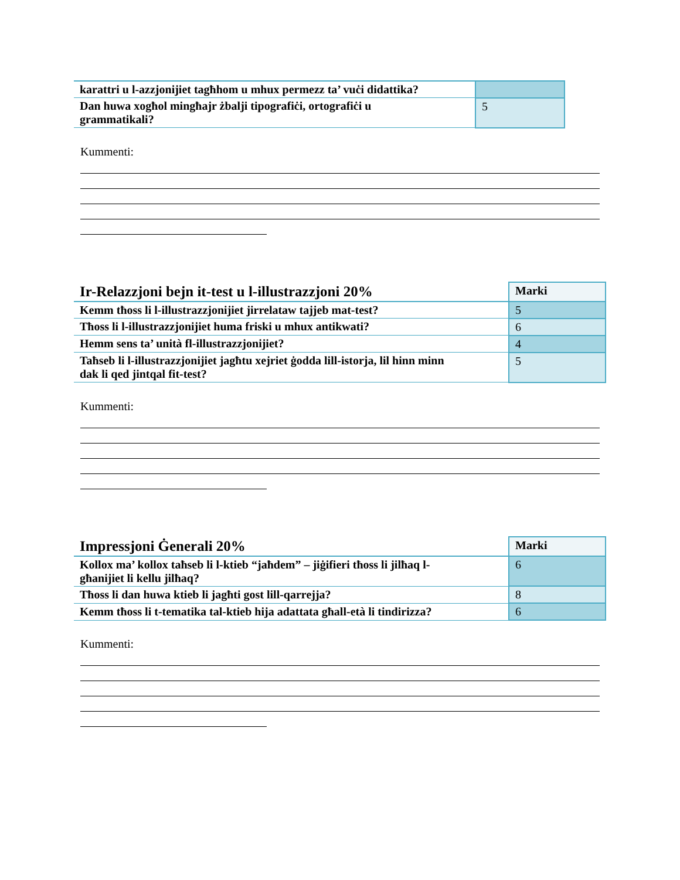| karattri u l-azzjonijiet tagħhom u mhux permezz ta’ vuċi didattika? | |
| Dan huwa xogħol mingħajr żbalji tipografiċi, ortografiċi u grammatikali? | 5 |
Kummenti:
| Ir-Relazzjoni bejn it-test u l-illustrazzjoni 20% | Marki |
| Kemm tħoss li l-illustrazzjonijiet jirrelataw tajjeb mat-test? | 5 |
| Tħoss li l-illustrazzjonijiet huma friski u mhux antikwati? | 6 |
| Hemm sens ta’ unità fl-illustrazzjonijiet? | 4 |
| Taħseb li l-illustrazzjonijiet jagħtu xejriet ġodda lill-istorja, lil hinn minn dak li qed jintqal fit-test? | 5 |
Kummenti:
| Impressjoni Ġenerali 20% | Marki |
| Kollox ma’ kollox taħseb li l-ktieb “jaħdem” – jiġifieri tħoss li jilħaq l- għanijiet li kellu jilħaq? | 6 |
| Tħoss li dan huwa ktieb li jagħti gost lill-qarrejja? | 8 |
| Kemm tħoss li t-tematika tal-ktieb hija adattata għall-età li tindirizza? | 6 |
Kummenti: